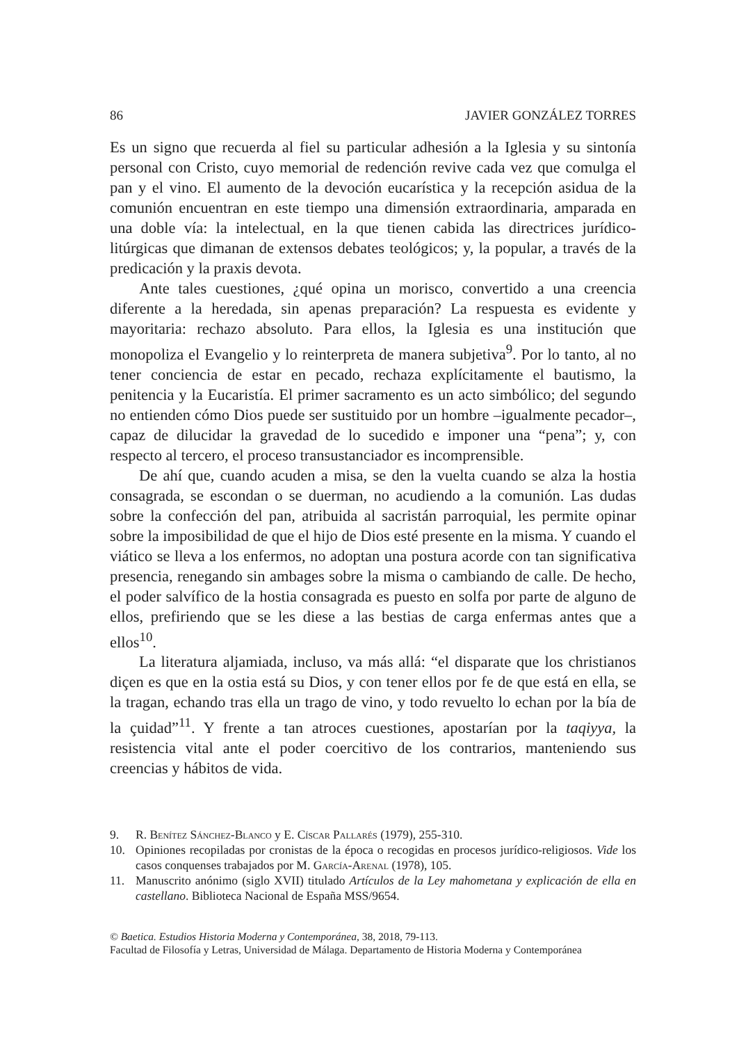86 JAVIER GONZÁLEZ TORRES
Es un signo que recuerda al fiel su particular adhesión a la Iglesia y su sintonía personal con Cristo, cuyo memorial de redención revive cada vez que comulga el pan y el vino. El aumento de la devoción eucarística y la recepción asidua de la comunión encuentran en este tiempo una dimensión extraordinaria, amparada en una doble vía: la intelectual, en la que tienen cabida las directrices jurídico-litúrgicas que dimanan de extensos debates teológicos; y, la popular, a través de la predicación y la praxis devota.
Ante tales cuestiones, ¿qué opina un morisco, convertido a una creencia diferente a la heredada, sin apenas preparación? La respuesta es evidente y mayoritaria: rechazo absoluto. Para ellos, la Iglesia es una institución que monopoliza el Evangelio y lo reinterpreta de manera subjetiva<sup>9</sup>. Por lo tanto, al no tener conciencia de estar en pecado, rechaza explícitamente el bautismo, la penitencia y la Eucaristía. El primer sacramento es un acto simbólico; del segundo no entienden cómo Dios puede ser sustituido por un hombre –igualmente pecador–, capaz de dilucidar la gravedad de lo sucedido e imponer una “pena”; y, con respecto al tercero, el proceso transustanciador es incomprensible.
De ahí que, cuando acuden a misa, se den la vuelta cuando se alza la hostia consagrada, se escondan o se duerman, no acudiendo a la comunión. Las dudas sobre la confección del pan, atribuida al sacristán parroquial, les permite opinar sobre la imposibilidad de que el hijo de Dios esté presente en la misma. Y cuando el viático se lleva a los enfermos, no adoptan una postura acorde con tan significativa presencia, renegando sin ambages sobre la misma o cambiando de calle. De hecho, el poder salvífico de la hostia consagrada es puesto en solfa por parte de alguno de ellos, prefiriendo que se les diese a las bestias de carga enfermas antes que a ellos<sup>10</sup>.
La literatura aljamiada, incluso, va más allá: “el disparate que los christianos diçen es que en la ostia está su Dios, y con tener ellos por fe de que está en ella, se la tragan, echando tras ella un trago de vino, y todo revuelto lo echan por la bía de la çuidad”<sup>11</sup>. Y frente a tan atroces cuestiones, apostarían por la taqiyya, la resistencia vital ante el poder coercitivo de los contrarios, manteniendo sus creencias y hábitos de vida.
9. R. Benítez Sánchez-Blanco y E. Císcar Pallarés (1979), 255-310.
10. Opiniones recopiladas por cronistas de la época o recogidas en procesos jurídico-religiosos. Vide los casos conquenses trabajados por M. García-Arenal (1978), 105.
11. Manuscrito anónimo (siglo XVII) titulado Artículos de la Ley mahometana y explicación de ella en castellano. Biblioteca Nacional de España MSS/9654.
© Baetica. Estudios Historia Moderna y Contemporánea, 38, 2018, 79-113.
Facultad de Filosofía y Letras, Universidad de Málaga. Departamento de Historia Moderna y Contemporánea